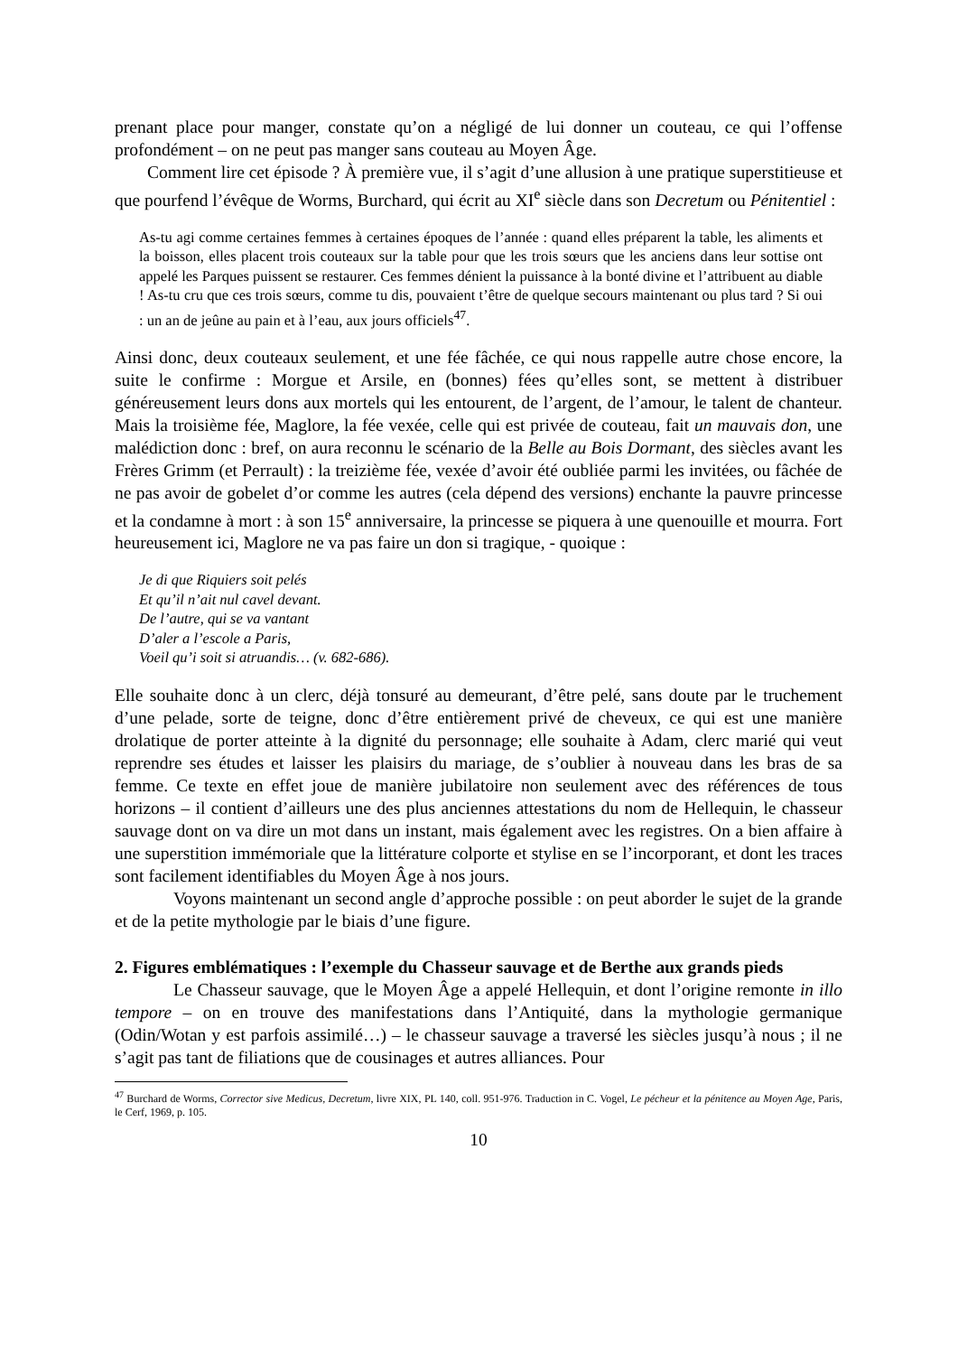prenant place pour manger, constate qu’on a négligé de lui donner un couteau, ce qui l’offense profondément – on ne peut pas manger sans couteau au Moyen Âge.
Comment lire cet épisode ? À première vue, il s’agit d’une allusion à une pratique superstitieuse et que pourfend l’évêque de Worms, Burchard, qui écrit au XI<sup>e</sup> siècle dans son Decretum ou Pénitentiel :
As-tu agi comme certaines femmes à certaines époques de l’année : quand elles préparent la table, les aliments et la boisson, elles placent trois couteaux sur la table pour que les trois sœurs que les anciens dans leur sottise ont appelé les Parques puissent se restaurer. Ces femmes dénient la puissance à la bonté divine et l’attribuent au diable ! As-tu cru que ces trois sœurs, comme tu dis, pouvaient t’être de quelque secours maintenant ou plus tard ? Si oui : un an de jeûne au pain et à l’eau, aux jours officiels<sup>47</sup>.
Ainsi donc, deux couteaux seulement, et une fée fâchée, ce qui nous rappelle autre chose encore, la suite le confirme : Morgue et Arsile, en (bonnes) fées qu’elles sont, se mettent à distribuer généreusement leurs dons aux mortels qui les entourent, de l’argent, de l’amour, le talent de chanteur. Mais la troisième fée, Maglore, la fée vexée, celle qui est privée de couteau, fait un mauvais don, une malédiction donc : bref, on aura reconnu le scénario de la Belle au Bois Dormant, des siècles avant les Frères Grimm (et Perrault) : la treizième fée, vexée d’avoir été oubliée parmi les invitées, ou fâchée de ne pas avoir de gobelet d’or comme les autres (cela dépend des versions) enchante la pauvre princesse et la condamne à mort : à son 15<sup>e</sup> anniversaire, la princesse se piquera à une quenouille et mourra. Fort heureusement ici, Maglore ne va pas faire un don si tragique, - quoique :
Je di que Riquiers soit pelés
Et qu’il n’ait nul cavel devant.
De l’autre, qui se va vantant
D’aler a l’escole a Paris,
Voeil qu’i soit si atruandis… (v. 682-686).
Elle souhaite donc à un clerc, déjà tonsuré au demeurant, d’être pelé, sans doute par le truchement d’une pelade, sorte de teigne, donc d’être entièrement privé de cheveux, ce qui est une manière drolatique de porter atteinte à la dignité du personnage; elle souhaite à Adam, clerc marié qui veut reprendre ses études et laisser les plaisirs du mariage, de s’oublier à nouveau dans les bras de sa femme. Ce texte en effet joue de manière jubilatoire non seulement avec des références de tous horizons – il contient d’ailleurs une des plus anciennes attestations du nom de Hellequin, le chasseur sauvage dont on va dire un mot dans un instant, mais également avec les registres. On a bien affaire à une superstition immémoriale que la littérature colporte et stylise en se l’incorporant, et dont les traces sont facilement identifiables du Moyen Âge à nos jours.
Voyons maintenant un second angle d’approche possible : on peut aborder le sujet de la grande et de la petite mythologie par le biais d’une figure.
2. Figures emblématiques : l’exemple du Chasseur sauvage et de Berthe aux grands pieds
Le Chasseur sauvage, que le Moyen Âge a appelé Hellequin, et dont l’origine remonte in illo tempore – on en trouve des manifestations dans l’Antiquité, dans la mythologie germanique (Odin/Wotan y est parfois assimilé…) – le chasseur sauvage a traversé les siècles jusqu’à nous ; il ne s’agit pas tant de filiations que de cousinages et autres alliances. Pour
<sup>47</sup> Burchard de Worms, Corrector sive Medicus, Decretum, livre XIX, PL 140, coll. 951-976. Traduction in C. Vogel, Le pécheur et la pénitence au Moyen Age, Paris, le Cerf, 1969, p. 105.
10